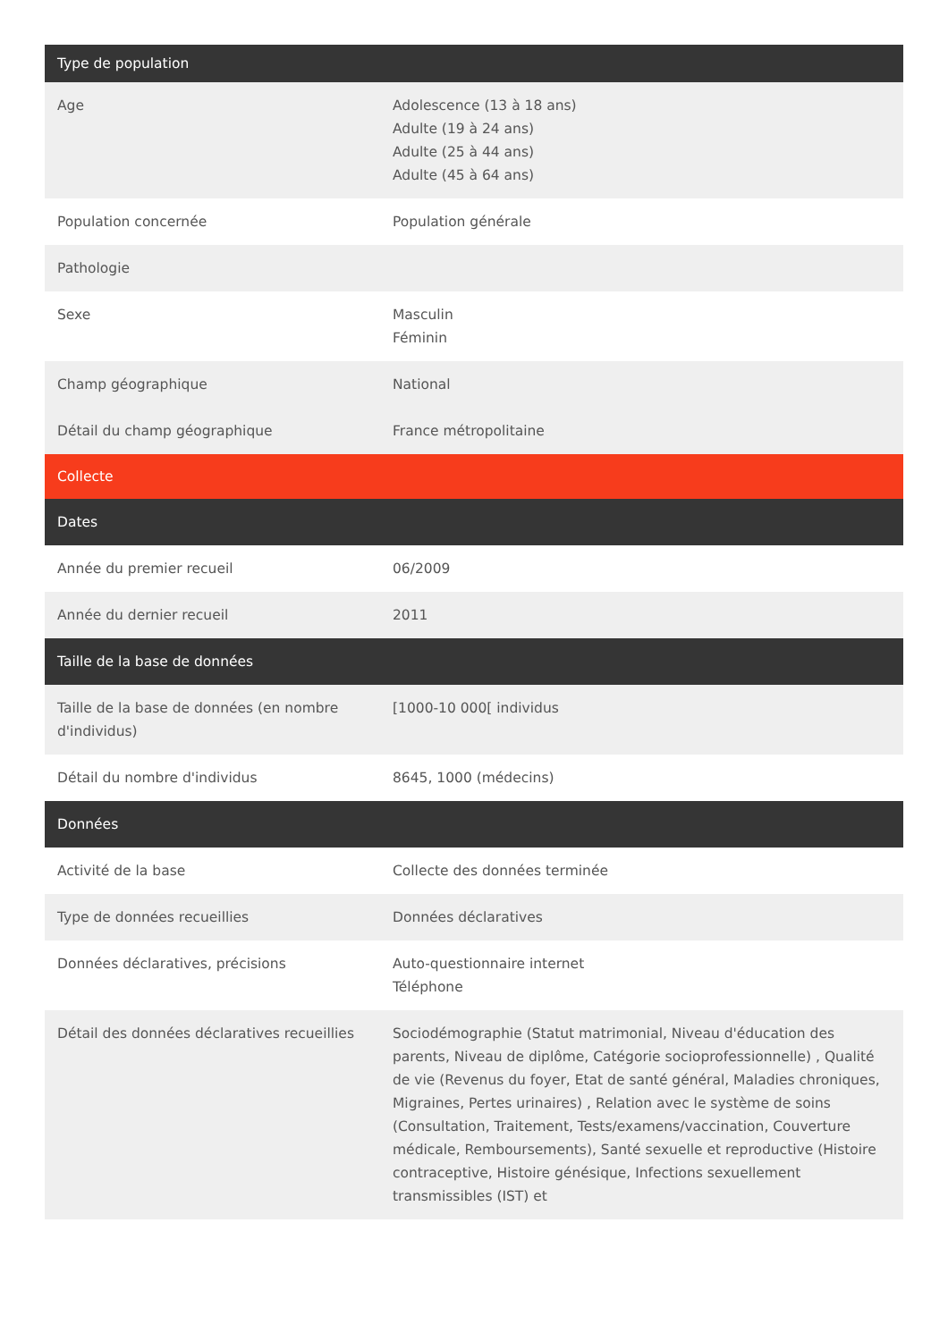| Type de population | |
| --- | --- |
| Age | Adolescence (13 à 18 ans) Adulte (19 à 24 ans) Adulte (25 à 44 ans) Adulte (45 à 64 ans) |
| Population concernée | Population générale |
| Pathologie | |
| Sexe | Masculin Féminin |
| Champ géographique | National |
| Détail du champ géographique | France métropolitaine |
| Collecte | |
| Dates | |
| Année du premier recueil | 06/2009 |
| Année du dernier recueil | 2011 |
| Taille de la base de données | |
| Taille de la base de données (en nombre d'individus) | [1000-10 000[ individus |
| Détail du nombre d'individus | 8645, 1000 (médecins) |
| Données | |
| Activité de la base | Collecte des données terminée |
| Type de données recueillies | Données déclaratives |
| Données déclaratives, précisions | Auto-questionnaire internet Téléphone |
| Détail des données déclaratives recueillies | Sociodémographie (Statut matrimonial, Niveau d'éducation des parents, Niveau de diplôme, Catégorie socioprofessionnelle) , Qualité de vie (Revenus du foyer, Etat de santé général, Maladies chroniques, Migraines, Pertes urinaires) , Relation avec le système de soins (Consultation, Traitement, Tests/examens/vaccination, Couverture médicale, Remboursements), Santé sexuelle et reproductive (Histoire contraceptive, Histoire génésique, Infections sexuellement transmissibles (IST) et |